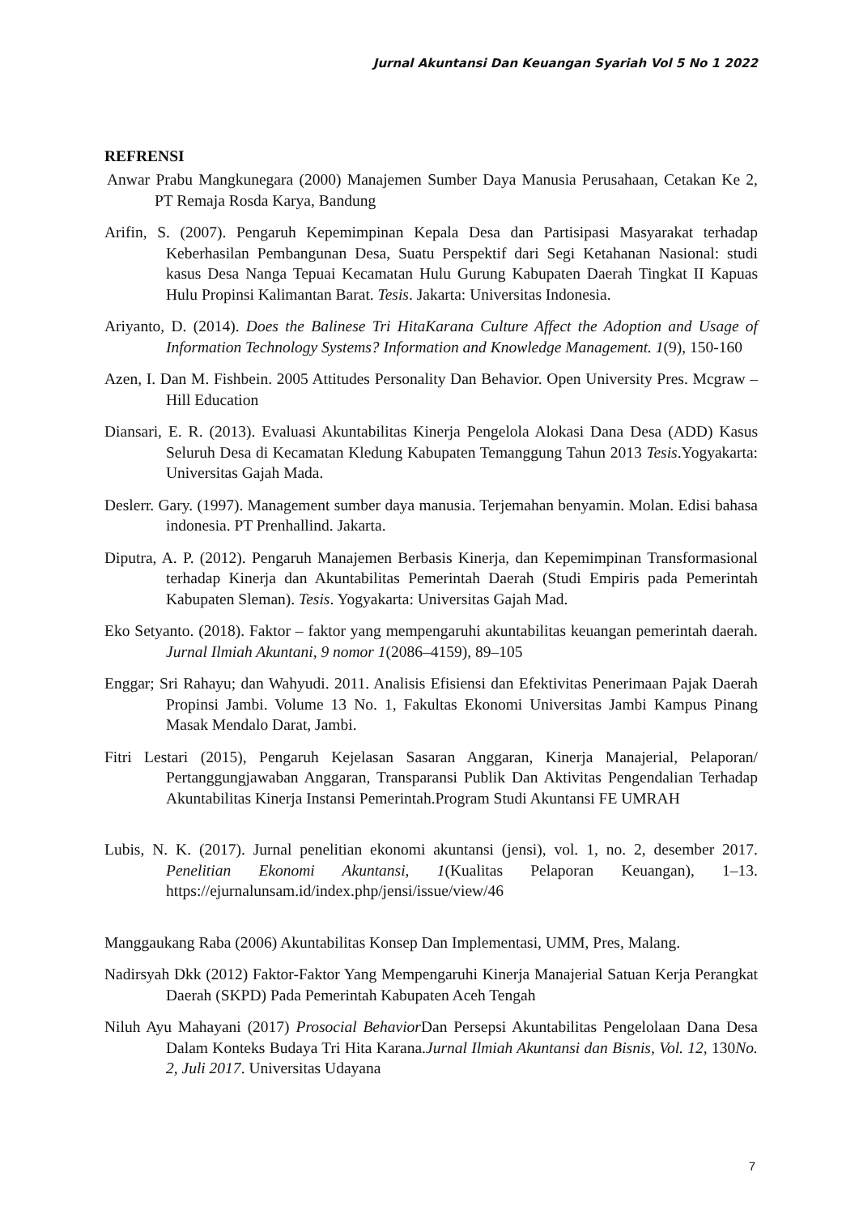Jurnal Akuntansi Dan Keuangan Syariah Vol 5 No 1 2022
REFRENSI
Anwar Prabu Mangkunegara (2000) Manajemen Sumber Daya Manusia Perusahaan, Cetakan Ke 2, PT Remaja Rosda Karya, Bandung
Arifin, S. (2007). Pengaruh Kepemimpinan Kepala Desa dan Partisipasi Masyarakat terhadap Keberhasilan Pembangunan Desa, Suatu Perspektif dari Segi Ketahanan Nasional: studi kasus Desa Nanga Tepuai Kecamatan Hulu Gurung Kabupaten Daerah Tingkat II Kapuas Hulu Propinsi Kalimantan Barat. Tesis. Jakarta: Universitas Indonesia.
Ariyanto, D. (2014). Does the Balinese Tri HitaKarana Culture Affect the Adoption and Usage of Information Technology Systems? Information and Knowledge Management. 1(9), 150-160
Azen, I. Dan M. Fishbein. 2005 Attitudes Personality Dan Behavior. Open University Pres. Mcgraw – Hill Education
Diansari, E. R. (2013). Evaluasi Akuntabilitas Kinerja Pengelola Alokasi Dana Desa (ADD) Kasus Seluruh Desa di Kecamatan Kledung Kabupaten Temanggung Tahun 2013 Tesis.Yogyakarta: Universitas Gajah Mada.
Deslerr. Gary. (1997). Management sumber daya manusia. Terjemahan benyamin. Molan. Edisi bahasa indonesia. PT Prenhallind. Jakarta.
Diputra, A. P. (2012). Pengaruh Manajemen Berbasis Kinerja, dan Kepemimpinan Transformasional terhadap Kinerja dan Akuntabilitas Pemerintah Daerah (Studi Empiris pada Pemerintah Kabupaten Sleman). Tesis. Yogyakarta: Universitas Gajah Mad.
Eko Setyanto. (2018). Faktor – faktor yang mempengaruhi akuntabilitas keuangan pemerintah daerah. Jurnal Ilmiah Akuntani, 9 nomor 1(2086–4159), 89–105
Enggar; Sri Rahayu; dan Wahyudi. 2011. Analisis Efisiensi dan Efektivitas Penerimaan Pajak Daerah Propinsi Jambi. Volume 13 No. 1, Fakultas Ekonomi Universitas Jambi Kampus Pinang Masak Mendalo Darat, Jambi.
Fitri Lestari (2015), Pengaruh Kejelasan Sasaran Anggaran, Kinerja Manajerial, Pelaporan/ Pertanggungjawaban Anggaran, Transparansi Publik Dan Aktivitas Pengendalian Terhadap Akuntabilitas Kinerja Instansi Pemerintah.Program Studi Akuntansi FE UMRAH
Lubis, N. K. (2017). Jurnal penelitian ekonomi akuntansi (jensi), vol. 1, no. 2, desember 2017. Penelitian Ekonomi Akuntansi, 1(Kualitas Pelaporan Keuangan), 1–13. https://ejurnalunsam.id/index.php/jensi/issue/view/46
Manggaukang Raba (2006) Akuntabilitas Konsep Dan Implementasi, UMM, Pres, Malang.
Nadirsyah Dkk (2012) Faktor-Faktor Yang Mempengaruhi Kinerja Manajerial Satuan Kerja Perangkat Daerah (SKPD) Pada Pemerintah Kabupaten Aceh Tengah
Niluh Ayu Mahayani (2017) Prosocial Behavior Dan Persepsi Akuntabilitas Pengelolaan Dana Desa Dalam Konteks Budaya Tri Hita Karana.Jurnal Ilmiah Akuntansi dan Bisnis, Vol. 12, 130No. 2, Juli 2017. Universitas Udayana
7